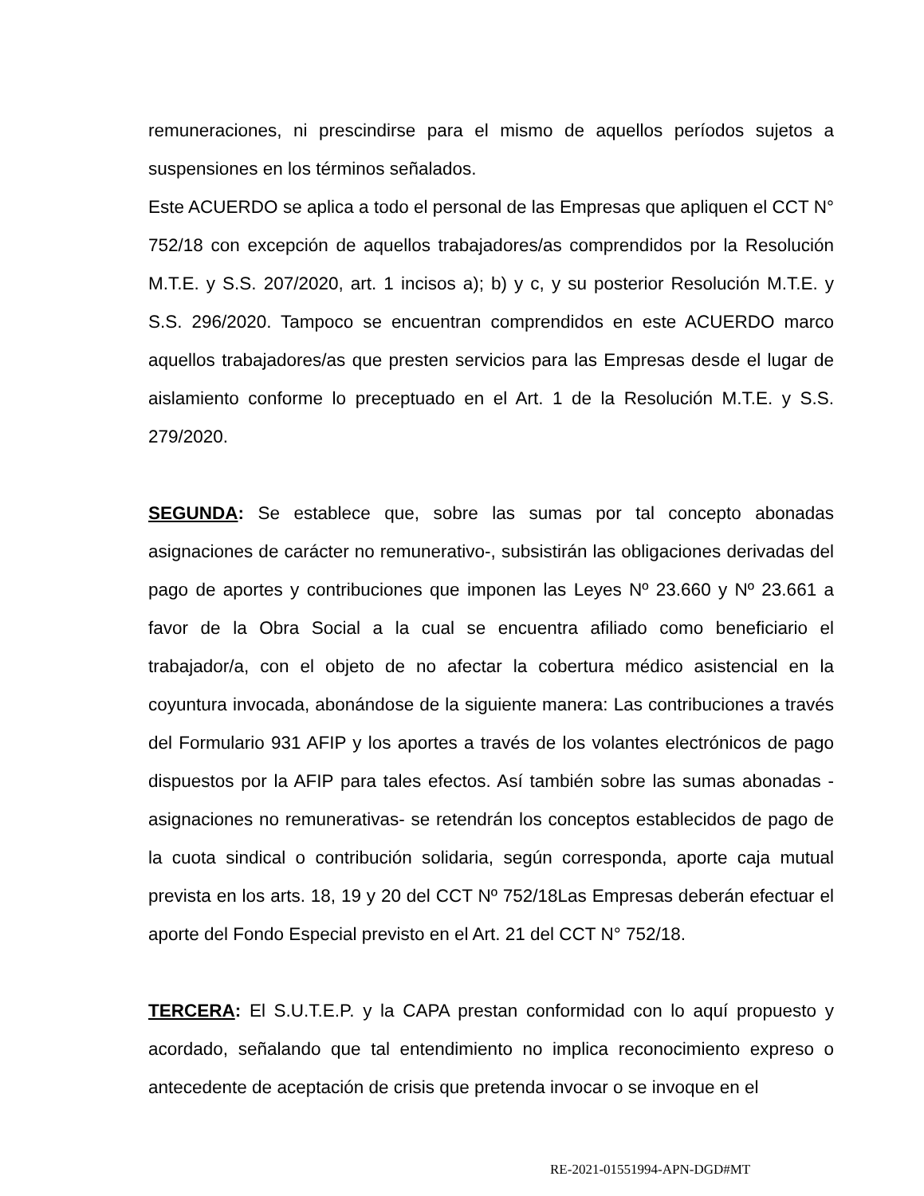remuneraciones, ni prescindirse para el mismo de aquellos períodos sujetos a suspensiones en los términos señalados.
Este ACUERDO se aplica a todo el personal de las Empresas que apliquen el CCT N° 752/18 con excepción de aquellos trabajadores/as comprendidos por la Resolución M.T.E. y S.S. 207/2020, art. 1 incisos a); b) y c, y su posterior Resolución M.T.E. y S.S. 296/2020. Tampoco se encuentran comprendidos en este ACUERDO marco aquellos trabajadores/as que presten servicios para las Empresas desde el lugar de aislamiento conforme lo preceptuado en el Art. 1 de la Resolución M.T.E. y S.S. 279/2020.
SEGUNDA: Se establece que, sobre las sumas por tal concepto abonadas asignaciones de carácter no remunerativo-, subsistirán las obligaciones derivadas del pago de aportes y contribuciones que imponen las Leyes Nº 23.660 y Nº 23.661 a favor de la Obra Social a la cual se encuentra afiliado como beneficiario el trabajador/a, con el objeto de no afectar la cobertura médico asistencial en la coyuntura invocada, abonándose de la siguiente manera: Las contribuciones a través del Formulario 931 AFIP y los aportes a través de los volantes electrónicos de pago dispuestos por la AFIP para tales efectos. Así también sobre las sumas abonadas -asignaciones no remunerativas- se retendrán los conceptos establecidos de pago de la cuota sindical o contribución solidaria, según corresponda, aporte caja mutual prevista en los arts. 18, 19 y 20 del CCT Nº 752/18Las Empresas deberán efectuar el aporte del Fondo Especial previsto en el Art. 21 del CCT N° 752/18.
TERCERA: El S.U.T.E.P. y la CAPA prestan conformidad con lo aquí propuesto y acordado, señalando que tal entendimiento no implica reconocimiento expreso o antecedente de aceptación de crisis que pretenda invocar o se invoque en el
RE-2021-01551994-APN-DGD#MT